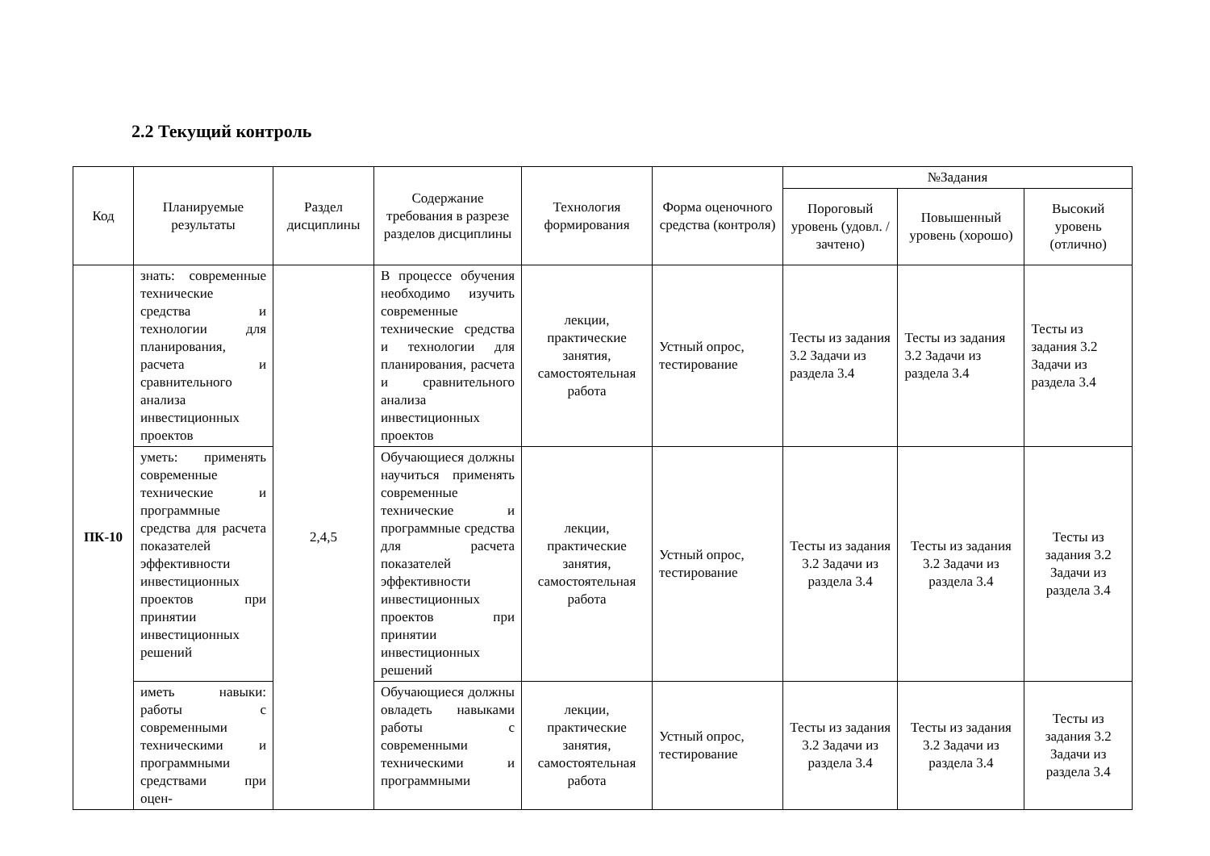2.2 Текущий контроль
| Код | Планируемые результаты | Раздел дисциплины | Содержание требования в разрезе разделов дисциплины | Технология формирования | Форма оценочного средства (контроля) | №Задания | | |
| --- | --- | --- | --- | --- | --- | --- | --- | --- |
| | | | | | | Пороговый уровень (удовл. / зачтено) | Повышенный уровень (хорошо) | Высокий уровень (отлично) |
| ПК-10 | знать: современные технические средства и технологии для планирования, расчета и сравнительного анализа инвестиционных проектов | 2,4,5 | В процессе обучения необходимо изучить современные технические средства и технологии для планирования, расчета и сравнительного анализа инвестиционных проектов | лекции, практические занятия, самостоятельная работа | Устный опрос, тестирование | Тесты из задания 3.2 Задачи из раздела 3.4 | Тесты из задания 3.2 Задачи из раздела 3.4 | Тесты из задания 3.2 Задачи из раздела 3.4 |
| | уметь: применять современные технические и программные средства для расчета показателей эффективности инвестиционных проектов при принятии инвестиционных решений | | Обучающиеся должны научиться применять современные технические и программные средства для расчета показателей эффективности инвестиционных проектов при принятии инвестиционных решений | лекции, практические занятия, самостоятельная работа | Устный опрос, тестирование | Тесты из задания 3.2 Задачи из раздела 3.4 | Тесты из задания 3.2 Задачи из раздела 3.4 | Тесты из задания 3.2 Задачи из раздела 3.4 |
| | иметь навыки: работы с современными техническими и программными средствами при оцен- | | Обучающиеся должны овладеть навыками работы с современными техническими и программными | лекции, практические занятия, самостоятельная работа | Устный опрос, тестирование | Тесты из задания 3.2 Задачи из раздела 3.4 | Тесты из задания 3.2 Задачи из раздела 3.4 | Тесты из задания 3.2 Задачи из раздела 3.4 |